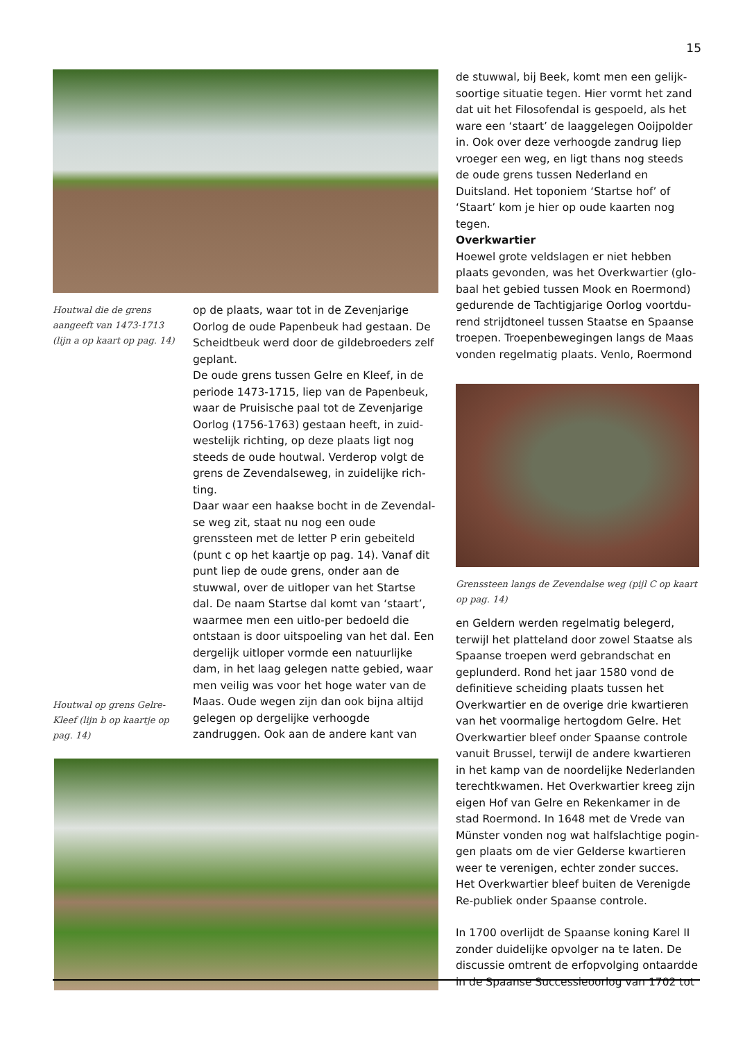15
Houtwal die de grens aangeeft van 1473-1713 (lijn a op kaart op pag. 14)
Houtwal op grens Gelre-Kleef (lijn b op kaartje op pag. 14)
op de plaats, waar tot in de Zevenjarige Oorlog de oude Papenbeuk had gestaan. De Scheidtbeuk werd door de gildebroeders zelf geplant.
De oude grens tussen Gelre en Kleef, in de periode 1473-1715, liep van de Papenbeuk, waar de Pruisische paal tot de Zevenjarige Oorlog (1756-1763) gestaan heeft, in zuid-westelijk richting, op deze plaats ligt nog steeds de oude houtwal. Verderop volgt de grens de Zevendalseweg, in zuidelijke rich-ting.
Daar waar een haakse bocht in de Zevendal-se weg zit, staat nu nog een oude grenssteen met de letter P erin gebeiteld (punt c op het kaartje op pag. 14). Vanaf dit punt liep de oude grens, onder aan de stuwwal, over de uitloper van het Startse dal. De naam Startse dal komt van ‘staart’, waarmee men een uitlo-per bedoeld die ontstaan is door uitspoeling van het dal. Een dergelijk uitloper vormde een natuurlijke dam, in het laag gelegen natte gebied, waar men veilig was voor het hoge water van de Maas. Oude wegen zijn dan ook bijna altijd gelegen op dergelijke verhoogde zandruggen. Ook aan de andere kant van
de stuwwal, bij Beek, komt men een gelijk-soortige situatie tegen. Hier vormt het zand dat uit het Filosofendal is gespoeld, als het ware een ‘staart’ de laaggelegen Ooijpolder in. Ook over deze verhoogde zandrug liep vroeger een weg, en ligt thans nog steeds de oude grens tussen Nederland en Duitsland. Het toponiem ‘Startse hof’ of ‘Staart’ kom je hier op oude kaarten nog tegen.
Overkwartier
Hoewel grote veldslagen er niet hebben plaats gevonden, was het Overkwartier (glo-baal het gebied tussen Mook en Roermond) gedurende de Tachtigjarige Oorlog voortdu-rend strijdtoneel tussen Staatse en Spaanse troepen. Troepenbewegingen langs de Maas vonden regelmatig plaats. Venlo, Roermond
Grenssteen langs de Zevendalse weg (pijl C op kaart op pag. 14)
en Geldern werden regelmatig belegerd, terwijl het platteland door zowel Staatse als Spaanse troepen werd gebrandschat en geplunderd. Rond het jaar 1580 vond de definitieve scheiding plaats tussen het Overkwartier en de overige drie kwartieren van het voormalige hertogdom Gelre. Het Overkwartier bleef onder Spaanse controle vanuit Brussel, terwijl de andere kwartieren in het kamp van de noordelijke Nederlanden terechtkwamen. Het Overkwartier kreeg zijn eigen Hof van Gelre en Rekenkamer in de stad Roermond. In 1648 met de Vrede van Münster vonden nog wat halfslachtige pogin-gen plaats om de vier Gelderse kwartieren weer te verenigen, echter zonder succes. Het Overkwartier bleef buiten de Verenigde Re-publiek onder Spaanse controle.
In 1700 overlijdt de Spaanse koning Karel II zonder duidelijke opvolger na te laten. De discussie omtrent de erfopvolging ontaardde in de Spaanse Successieoorlog van 1702 tot